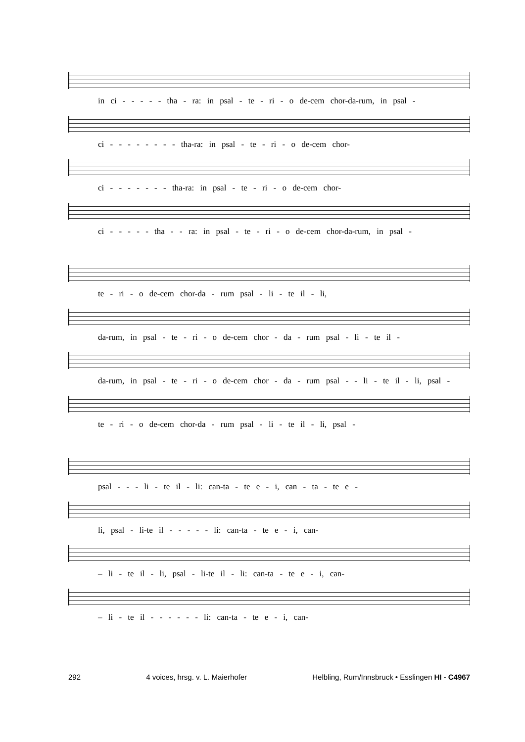in ci - - - - - tha - ra: in psal - te - ri - o de-cem chor-da-rum, in psal -
ci - - - - - - - - tha-ra: in psal - te - ri - o de-cem chor-
ci - - - - - - - tha-ra: in psal - te - ri - o de-cem chor-
ci - - - - - tha - - ra: in psal - te - ri - o de-cem chor-da-rum, in psal -
te - ri - o de-cem chor-da - rum psal - li - te il - li,
da-rum, in psal - te - ri - o de-cem chor - da - rum psal - li - te il -
da-rum, in psal - te - ri - o de-cem chor - da - rum psal - - li - te il - li, psal -
te - ri - o de-cem chor-da - rum psal - li - te il - li, psal -
psal - - - li - te il - li: can-ta - te e - i, can - ta - te e -
li, psal - li-te il - - - - - li: can-ta - te e - i, can-
– li - te il - li, psal - li-te il - li: can-ta - te e - i, can-
– li - te il - - - - - - li: can-ta - te e - i, can-
292 4 voices, hrsg. v. L. Maierhofer Helbling, Rum/Innsbruck • Esslingen HI - C4967